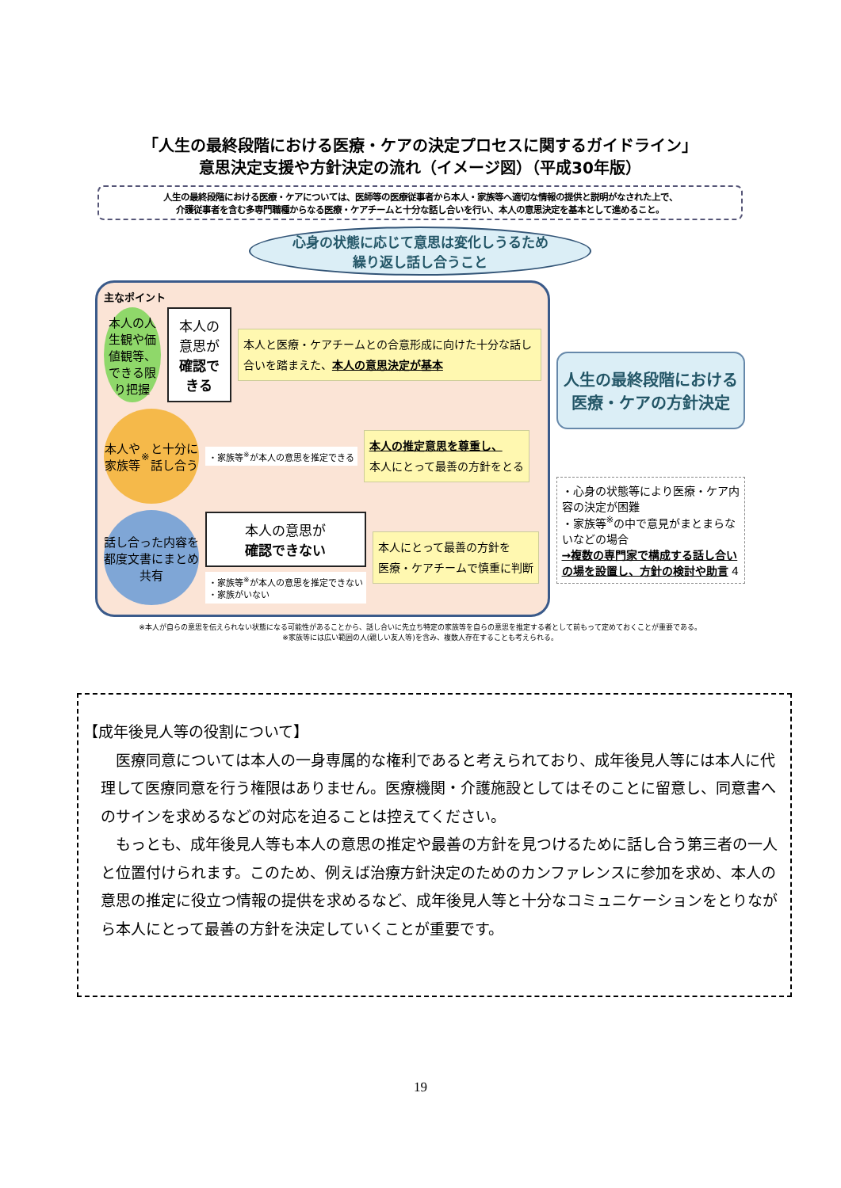「人生の最終段階における医療・ケアの決定プロセスに関するガイドライン」
意思決定支援や方針決定の流れ（イメージ図）（平成30年版）
人生の最終段階における医療・ケアについては、医師等の医療従事者から本人・家族等へ適切な情報の提供と説明がなされた上で、
介護従事者を含む多専門職種からなる医療・ケアチームと十分な話し合いを行い、本人の意思決定を基本として進めること。
心身の状態に応じて意思は変化しうるため
繰り返し話し合うこと
主なポイント
本人の人生観や価値観等、できる限り把握
本人の意思が
確認できる
本人と医療・ケアチームとの合意形成に向けた十分な話し合いを踏まえた、本人の意思決定が基本
本人や家族等<sup>※</sup>と十分に話し合う
・家族等<sup>※</sup>が本人の意思を推定できる
本人の推定意思を尊重し、
本人にとって最善の方針をとる
話し合った内容を都度文書にまとめ共有
本人の意思が
確認できない
・家族等<sup>※</sup>が本人の意思を推定できない
・家族がいない
本人にとって最善の方針を
医療・ケアチームで慎重に判断
人生の最終段階における
医療・ケアの方針決定
・心身の状態等により医療・ケア内容の決定が困難
・家族等<sup>※</sup>の中で意見がまとまらないなどの場合
→複数の専門家で構成する話し合いの場を設置し、方針の検討や助言 4
※本人が自らの意思を伝えられない状態になる可能性があることから、話し合いに先立ち特定の家族等を自らの意思を推定する者として前もって定めておくことが重要である。
※家族等には広い範囲の人(親しい友人等)を含み、複数人存在することも考えられる。
【成年後見人等の役割について】
　医療同意については本人の一身専属的な権利であると考えられており、成年後見人等には本人に代理して医療同意を行う権限はありません。医療機関・介護施設としてはそのことに留意し、同意書へのサインを求めるなどの対応を迫ることは控えてください。
　もっとも、成年後見人等も本人の意思の推定や最善の方針を見つけるために話し合う第三者の一人と位置付けられます。このため、例えば治療方針決定のためのカンファレンスに参加を求め、本人の意思の推定に役立つ情報の提供を求めるなど、成年後見人等と十分なコミュニケーションをとりながら本人にとって最善の方針を決定していくことが重要です。
19